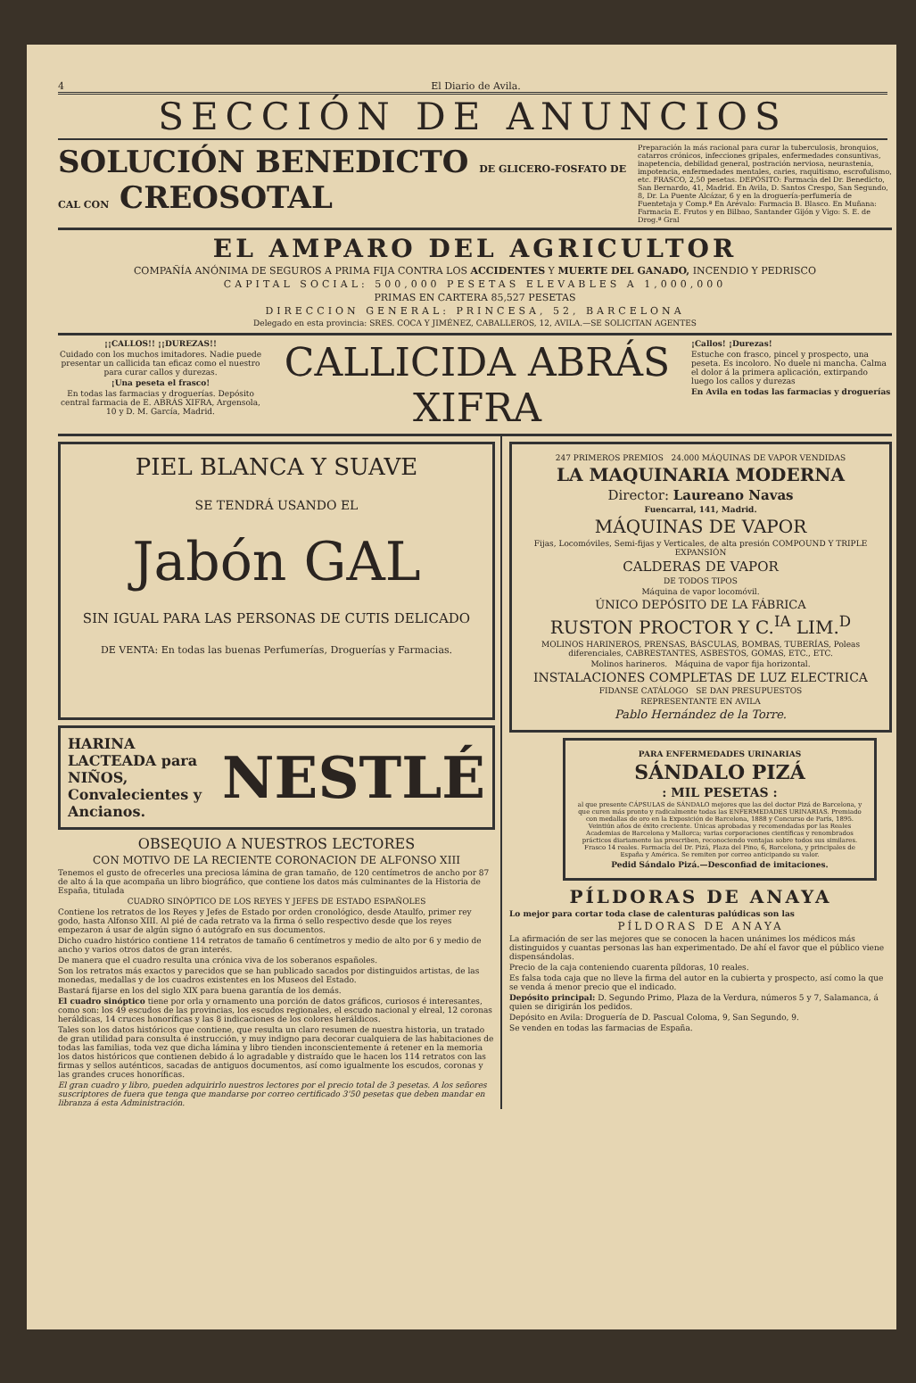4 El Diario de Avila.
SECCIÓN DE ANUNCIOS
SOLUCIÓN BENEDICTO DE GLICERO-FOSFATO DE CAL CON CREOSOTAL
Preparación la más racional para curar la tuberculosis, bronquios, catarros crónicos, infecciones gripales, enfermedades consuntivas, inapetencia, debilidad general, postración nerviosa, neurastenia, impotencia, enfermedades mentales, caries, raquitismo, escrofulismo, etc. FRASCO, 2,50 pesetas. DEPÓSITO: Farmacia del Dr. Benedicto, San Bernardo, 41, Madrid. En Avila, D. Santos Crespo, San Segundo, 8, Dr. La Puente Alcázar, 6 y en la droguería-perfumería de Fuentetaja y Comp.ª En Arévalo: Farmacia B. Blasco. En Muñana: Farmacia E. Frutos y en Bilbao, Santander Gijón y Vigo: S. E. de Drog.ª Gral
EL AMPARO DEL AGRICULTOR
COMPAÑÍA ANÓNIMA DE SEGUROS A PRIMA FIJA CONTRA LOS ACCIDENTES Y MUERTE DEL GANADO, INCENDIO Y PEDRISCO
CAPITAL SOCIAL: 500,000 PESETAS ELEVABLES A 1,000,000
PRIMAS EN CARTERA 85,527 PESETAS
DIRECCION GENERAL: PRINCESA, 52, BARCELONA
Delegado en esta provincia: SRES. COCA Y JIMÉNEZ, CABALLEROS, 12, AVILA.—SE SOLICITAN AGENTES
¡¡CALLOS!! ¡¡DUREZAS!!
Cuidado con los muchos imitadores. Nadie puede presentar un callicida tan eficaz como el nuestro para curar callos y durezas.
¡Una peseta el frasco!
En todas las farmacias y droguerías. Depósito central farmacia de E. ABRÁS XIFRA, Argensola, 10 y D. M. García, Madrid.
CALLICIDA ABRÁS XIFRA
¡Callos! ¡Durezas!
Estuche con frasco, pincel y prospecto, una peseta. Es incoloro. No duele ni mancha. Calma el dolor á la primera aplicación, extirpando luego los callos y durezas
En Avila en todas las farmacias y droguerías
PIEL BLANCA Y SUAVE
SE TENDRÁ USANDO EL
Jabón GAL
SIN IGUAL PARA LAS PERSONAS DE CUTIS DELICADO
DE VENTA: En todas las buenas Perfumerías, Droguerías y Farmacias.
HARINA LACTEADA para NIÑOS, Convalecientes y Ancianos.
NESTLÉ
OBSEQUIO A NUESTROS LECTORES
CON MOTIVO DE LA RECIENTE CORONACION DE ALFONSO XIII
Tenemos el gusto de ofrecerles una preciosa lámina de gran tamaño, de 120 centímetros de ancho por 87 de alto á la que acompaña un libro biográfico, que contiene los datos más culminantes de la Historia de España, titulada
CUADRO SINÓPTICO DE LOS REYES Y JEFES DE ESTADO ESPAÑOLES
Contiene los retratos de los Reyes y Jefes de Estado por orden cronológico, desde Ataulfo, primer rey godo, hasta Alfonso XIII. Al pié de cada retrato va la firma ó sello respectivo desde que los reyes empezaron á usar de algún signo ó autógrafo en sus documentos.
Dicho cuadro histórico contiene 114 retratos de tamaño 6 centímetros y medio de alto por 6 y medio de ancho y varios otros datos de gran interés.
De manera que el cuadro resulta una crónica viva de los soberanos españoles.
Son los retratos más exactos y parecidos que se han publicado sacados por distinguidos artistas, de las monedas, medallas y de los cuadros existentes en los Museos del Estado.
Bastará fijarse en los del siglo XIX para buena garantía de los demás.
El cuadro sinóptico tiene por orla y ornamento una porción de datos gráficos, curiosos é interesantes, como son: los 49 escudos de las provincias, los escudos regionales, el escudo nacional y elreal, 12 coronas heráldicas, 14 cruces honoríficas y las 8 indicaciones de los colores heráldicos.
Tales son los datos históricos que contiene, que resulta un claro resumen de nuestra historia, un tratado de gran utilidad para consulta é instrucción, y muy indigno para decorar cualquiera de las habitaciones de todas las familias, toda vez que dicha lámina y libro tienden inconscientemente á retener en la memoria los datos históricos que contienen debido á lo agradable y distraído que le hacen los 114 retratos con las firmas y sellos auténticos, sacadas de antiguos documentos, así como igualmente los escudos, coronas y las grandes cruces honoríficas.
El gran cuadro y libro, pueden adquirirlo nuestros lectores por el precio total de 3 pesetas. A los señores suscriptores de fuera que tenga que mandarse por correo certificado 3'50 pesetas que deben mandar en libranza á esta Administración.
247 PRIMEROS PREMIOS 24.000 MÁQUINAS DE VAPOR VENDIDAS
LA MAQUINARIA MODERNA
Director: Laureano Navas
Fuencarral, 141, Madrid.
MÁQUINAS DE VAPOR
Fijas, Locomóviles, Semi-fijas y Verticales, de alta presión COMPOUND Y TRIPLE EXPANSIÓN
CALDERAS DE VAPOR
DE TODOS TIPOS
Máquina de vapor locomóvil.
ÚNICO DEPÓSITO DE LA FÁBRICA
RUSTON PROCTOR Y C.<sup>IA</sup> LIM.<sup>D</sup>
MOLINOS HARINEROS, PRENSAS, BÁSCULAS, BOMBAS, TUBERÍAS, Poleas diferenciales, CABRESTANTES, ASBESTOS, GOMAS, ETC., ETC.
Molinos harineros. Máquina de vapor fija horizontal.
INSTALACIONES COMPLETAS DE LUZ ELECTRICA
FIDANSE CATÁLOGO SE DAN PRESUPUESTOS
REPRESENTANTE EN AVILA
Pablo Hernández de la Torre.
PARA ENFERMEDADES URINARIAS
SÁNDALO PIZÁ
: MIL PESETAS :
al que presente CÁPSULAS de SÁNDALO mejores que las del doctor Pizá de Barcelona, y que curen más pronto y radicalmente todas las ENFERMEDADES URINARIAS. Premiado con medallas de oro en la Exposición de Barcelona, 1888 y Concurso de París, 1895. Veintiún años de éxito creciente. Únicas aprobadas y recomendadas por las Reales Academias de Barcelona y Mallorca; varias corporaciones científicas y renombrados prácticos diariamente las prescriben, reconociendo ventajas sobre todos sus similares. Frasco 14 reales. Farmacia del Dr. Pizá, Plaza del Pino, 6, Barcelona, y principales de España y América. Se remiten por correo anticipando su valor.
Pedid Sándalo Pizá.—Desconfiad de imitaciones.
PÍLDORAS DE ANAYA
Lo mejor para cortar toda clase de calenturas palúdicas son las
PÍLDORAS DE ANAYA
La afirmación de ser las mejores que se conocen la hacen unánimes los médicos más distinguidos y cuantas personas las han experimentado. De ahí el favor que el público viene dispensándolas.
Precio de la caja conteniendo cuarenta píldoras, 10 reales.
Es falsa toda caja que no lleve la firma del autor en la cubierta y prospecto, así como la que se venda á menor precio que el indicado.
Depósito principal: D. Segundo Primo, Plaza de la Verdura, números 5 y 7, Salamanca, á quien se dirigirán los pedidos.
Depósito en Avila: Droguería de D. Pascual Coloma, 9, San Segundo, 9.
Se venden en todas las farmacias de España.